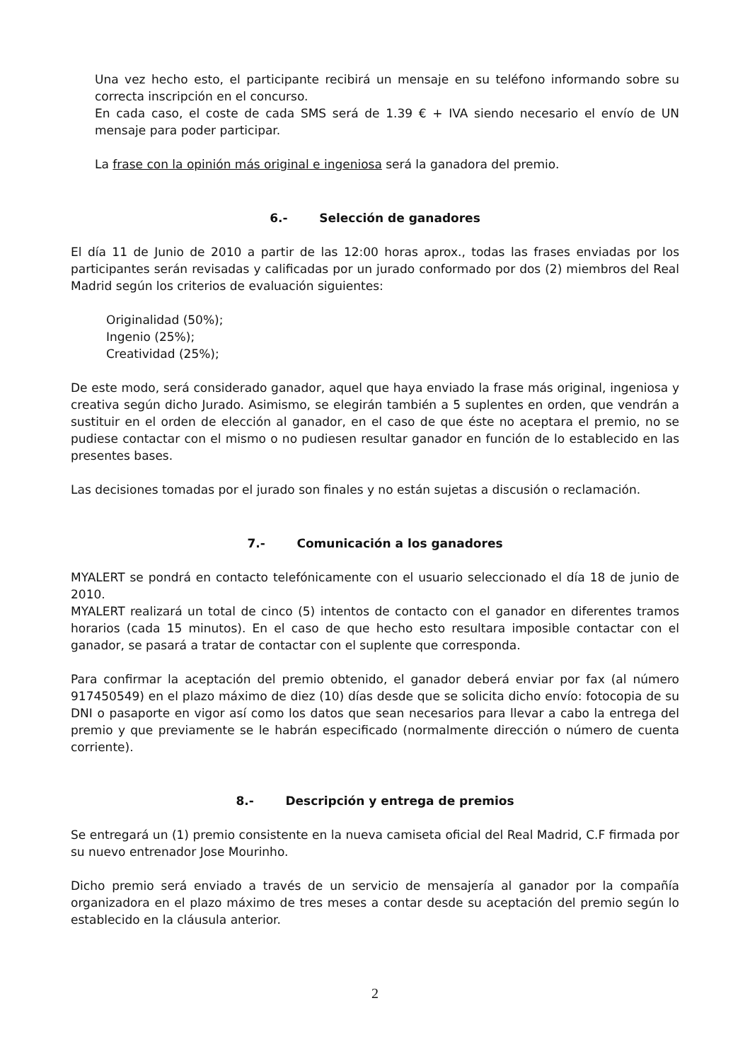Una vez hecho esto, el participante recibirá un mensaje en su teléfono informando sobre su correcta inscripción en el concurso.
En cada caso, el coste de cada SMS será de 1.39 € + IVA siendo necesario el envío de UN mensaje para poder participar.
La frase con la opinión más original e ingeniosa será la ganadora del premio.
6.- Selección de ganadores
El día 11 de Junio de 2010 a partir de las 12:00 horas aprox., todas las frases enviadas por los participantes serán revisadas y calificadas por un jurado conformado por dos (2) miembros del Real Madrid según los criterios de evaluación siguientes:
Originalidad (50%);
Ingenio (25%);
Creatividad (25%);
De este modo, será considerado ganador, aquel que haya enviado la frase más original, ingeniosa y creativa según dicho Jurado. Asimismo, se elegirán también a 5 suplentes en orden, que vendrán a sustituir en el orden de elección al ganador, en el caso de que éste no aceptara el premio, no se pudiese contactar con el mismo o no pudiesen resultar ganador en función de lo establecido en las presentes bases.
Las decisiones tomadas por el jurado son finales y no están sujetas a discusión o reclamación.
7.- Comunicación a los ganadores
MYALERT se pondrá en contacto telefónicamente con el usuario seleccionado el día 18 de junio de 2010.
MYALERT realizará un total de cinco (5) intentos de contacto con el ganador en diferentes tramos horarios (cada 15 minutos). En el caso de que hecho esto resultara imposible contactar con el ganador, se pasará a tratar de contactar con el suplente que corresponda.
Para confirmar la aceptación del premio obtenido, el ganador deberá enviar por fax (al número 917450549) en el plazo máximo de diez (10) días desde que se solicita dicho envío: fotocopia de su DNI o pasaporte en vigor así como los datos que sean necesarios para llevar a cabo la entrega del premio y que previamente se le habrán especificado (normalmente dirección o número de cuenta corriente).
8.- Descripción y entrega de premios
Se entregará un (1) premio consistente en la nueva camiseta oficial del Real Madrid, C.F firmada por su nuevo entrenador Jose Mourinho.
Dicho premio será enviado a través de un servicio de mensajería al ganador por la compañía organizadora en el plazo máximo de tres meses a contar desde su aceptación del premio según lo establecido en la cláusula anterior.
2